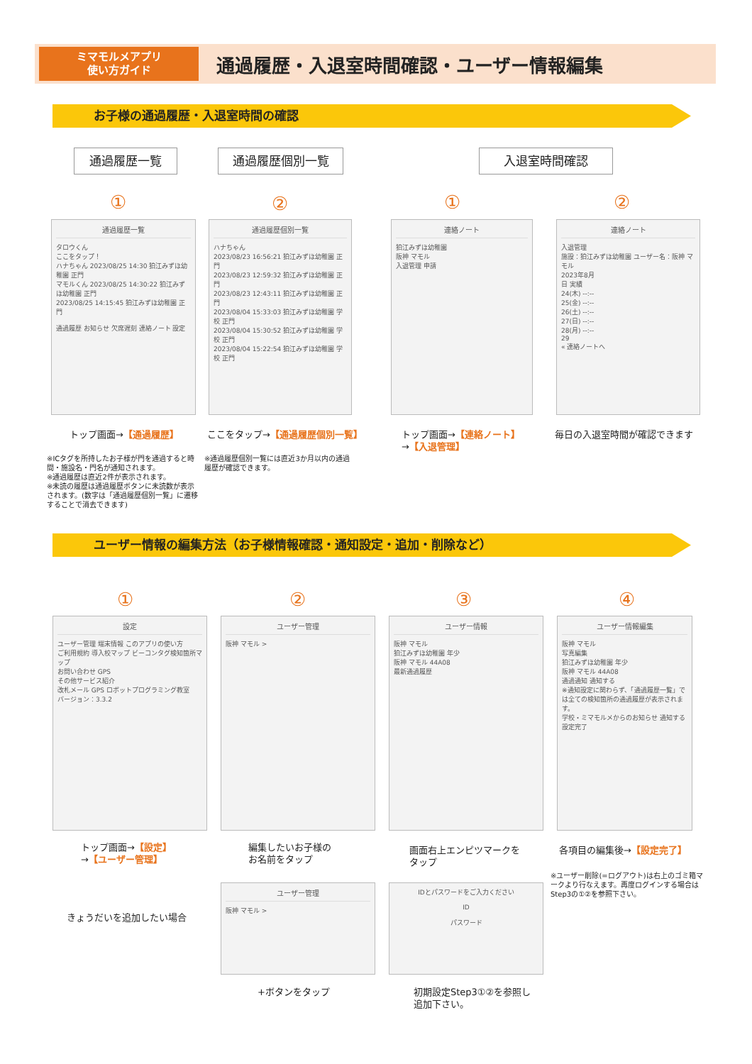ミマモルメアプリ
使い方ガイド
通過履歴・入退室時間確認・ユーザー情報編集
お子様の通過履歴・入退室時間の確認
通過履歴一覧 通過履歴個別一覧 入退室時間確認
① ② ① ②
通過履歴一覧
タロウくん
ここをタップ！
ハナちゃん 2023/08/25 14:30 狛江みずほ幼稚園 正門
マモルくん 2023/08/25 14:30:22 狛江みずほ幼稚園 正門
2023/08/25 14:15:45 狛江みずほ幼稚園 正門
通過履歴 お知らせ 欠席遅刻 連絡ノート 設定
通過履歴個別一覧
ハナちゃん
2023/08/23 16:56:21 狛江みずほ幼稚園 正門
2023/08/23 12:59:32 狛江みずほ幼稚園 正門
2023/08/23 12:43:11 狛江みずほ幼稚園 正門
2023/08/04 15:33:03 狛江みずほ幼稚園 学校 正門
2023/08/04 15:30:52 狛江みずほ幼稚園 学校 正門
2023/08/04 15:22:54 狛江みずほ幼稚園 学校 正門
連絡ノート
狛江みずほ幼稚園
阪神 マモル
入退管理 申請
連絡ノート
入退管理
施設：狛江みずほ幼稚園 ユーザー名：阪神 マモル
2023年8月
日 実績
24(木) --:--
25(金) --:--
26(土) --:--
27(日) --:--
28(月) --:--
29
« 連絡ノートへ
トップ画面→【通過履歴】 ここをタップ→【通過履歴個別一覧】
トップ画面→【連絡ノート】
→【入退管理】
毎日の入退室時間が確認できます
※ICタグを所持したお子様が門を通過すると時間・施設名・門名が通知されます。
※通過履歴は直近2件が表示されます。
※未読の履歴は通過履歴ボタンに未読数が表示されます。(数字は「通過履歴個別一覧」に遷移することで消去できます)
※通過履歴個別一覧には直近3か月以内の通過履歴が確認できます。
ユーザー情報の編集方法（お子様情報確認・通知設定・追加・削除など）
① ② ③ ④
設定
ユーザー管理 端末情報 このアプリの使い方
ご利用規約 導入校マップ ビーコンタグ検知箇所マップ
お問い合わせ GPS
その他サービス紹介
改札メール GPS ロボットプログラミング教室
バージョン：3.3.2
ユーザー管理
阪神 マモル >
ユーザー情報
阪神 マモル
狛江みずほ幼稚園 年少
阪神 マモル 44A08
最新通過履歴
ユーザー情報編集
阪神 マモル
写真編集
狛江みずほ幼稚園 年少
阪神 マモル 44A08
通過通知 通知する
※通知設定に関わらず、「通過履歴一覧」では全ての検知箇所の通過履歴が表示されます。
学校・ミマモルメからのお知らせ 通知する
設定完了
トップ画面→【設定】
→【ユーザー管理】
編集したいお子様の
お名前をタップ
画面右上エンピツマークを
タップ
各項目の編集後→【設定完了】
※ユーザー削除(=ログアウト)は右上のゴミ箱マークより行なえます。再度ログインする場合はStep3の①②を参照下さい。
きょうだいを追加したい場合
ユーザー管理
阪神 マモル >
IDとパスワードをご入力ください
ID
パスワード
+ボタンをタップ
初期設定Step3①②を参照し
追加下さい。